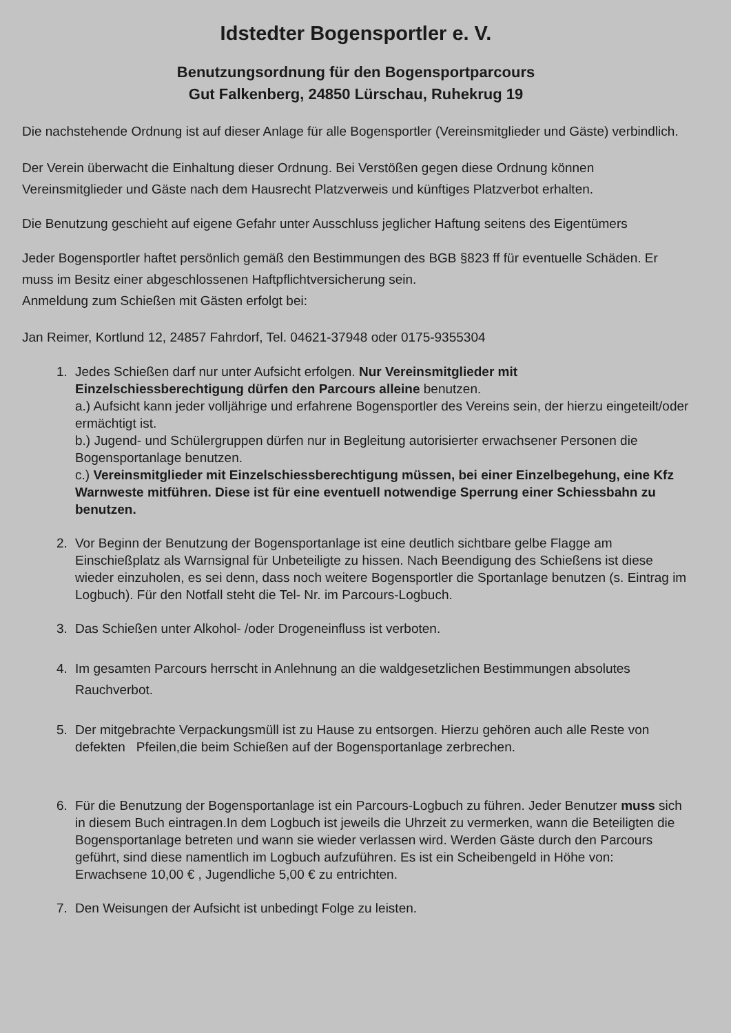Idstedter Bogensportler e. V.
Benutzungsordnung für den Bogensportparcours
Gut Falkenberg, 24850 Lürschau, Ruhekrug 19
Die nachstehende Ordnung ist auf dieser Anlage für alle Bogensportler (Vereinsmitglieder und Gäste) verbindlich.
Der Verein überwacht die Einhaltung dieser Ordnung. Bei Verstößen gegen diese Ordnung können Vereinsmitglieder und Gäste nach dem Hausrecht Platzverweis und künftiges Platzverbot erhalten.
Die Benutzung geschieht auf eigene Gefahr unter Ausschluss jeglicher Haftung seitens des Eigentümers
Jeder Bogensportler haftet persönlich gemäß den Bestimmungen des BGB §823 ff für eventuelle Schäden. Er muss im Besitz einer abgeschlossenen Haftpflichtversicherung sein.
Anmeldung zum Schießen mit Gästen erfolgt bei:
Jan Reimer, Kortlund 12, 24857 Fahrdorf, Tel. 04621-37948 oder 0175-9355304
1. Jedes Schießen darf nur unter Aufsicht erfolgen. Nur Vereinsmitglieder mit Einzelschiessberechtigung dürfen den Parcours alleine benutzen.
a.) Aufsicht kann jeder volljährige und erfahrene Bogensportler des Vereins sein, der hierzu eingeteilt/oder ermächtigt ist.
b.) Jugend- und Schülergruppen dürfen nur in Begleitung autorisierter erwachsener Personen die Bogensportanlage benutzen.
c.) Vereinsmitglieder mit Einzelschiessberechtigung müssen, bei einer Einzelbegehung, eine Kfz Warnweste mitführen. Diese ist für eine eventuell notwendige Sperrung einer Schiessbahn zu benutzen.
2. Vor Beginn der Benutzung der Bogensportanlage ist eine deutlich sichtbare gelbe Flagge am Einschießplatz als Warnsignal für Unbeteiligte zu hissen. Nach Beendigung des Schießens ist diese wieder einzuholen, es sei denn, dass noch weitere Bogensportler die Sportanlage benutzen (s. Eintrag im Logbuch). Für den Notfall steht die Tel- Nr. im Parcours-Logbuch.
3. Das Schießen unter Alkohol- /oder Drogeneinfluss ist verboten.
4. Im gesamten Parcours herrscht in Anlehnung an die waldgesetzlichen Bestimmungen absolutes Rauchverbot.
5. Der mitgebrachte Verpackungsmüll ist zu Hause zu entsorgen. Hierzu gehören auch alle Reste von defekten Pfeilen,die beim Schießen auf der Bogensportanlage zerbrechen.
6. Für die Benutzung der Bogensportanlage ist ein Parcours-Logbuch zu führen. Jeder Benutzer muss sich in diesem Buch eintragen.In dem Logbuch ist jeweils die Uhrzeit zu vermerken, wann die Beteiligten die Bogensportanlage betreten und wann sie wieder verlassen wird. Werden Gäste durch den Parcours geführt, sind diese namentlich im Logbuch aufzuführen. Es ist ein Scheibengeld in Höhe von:
Erwachsene 10,00 € , Jugendliche 5,00 € zu entrichten.
7. Den Weisungen der Aufsicht ist unbedingt Folge zu leisten.